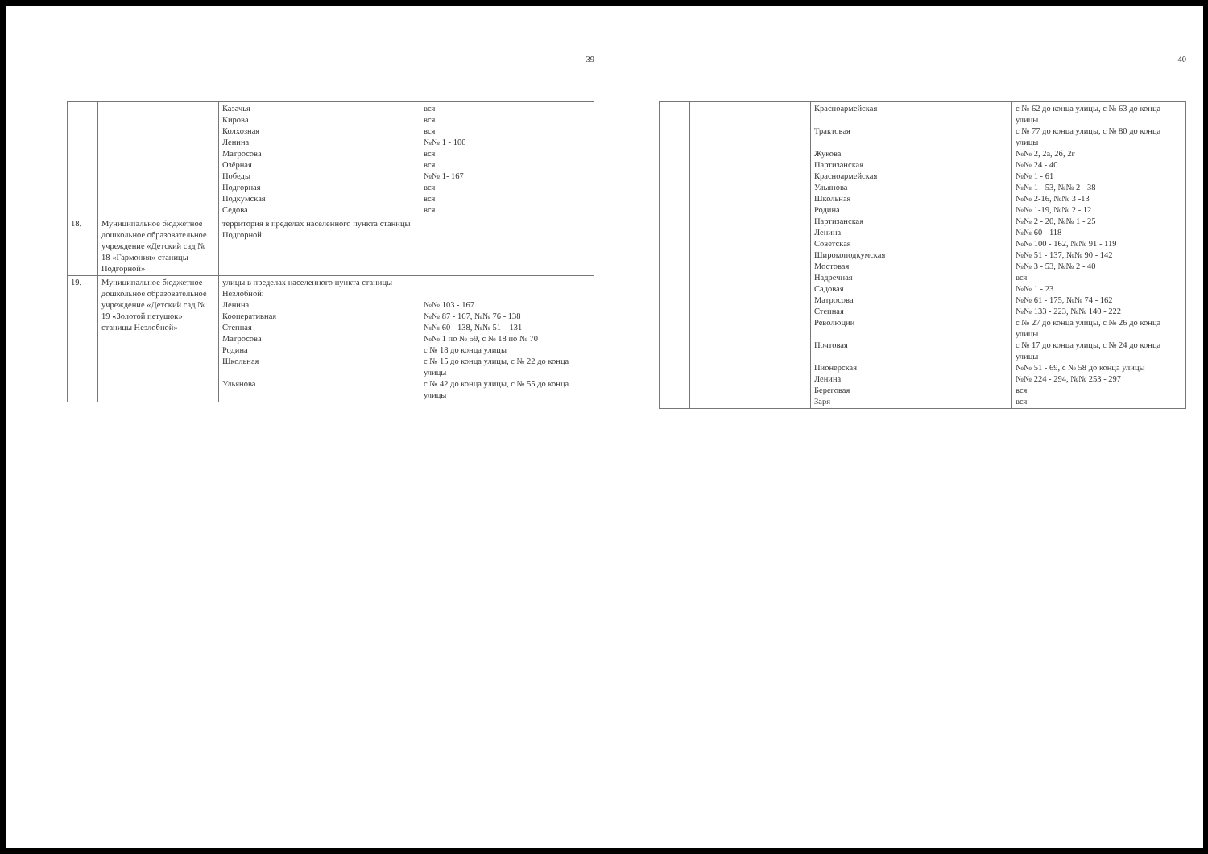39
| | | Казачья Кирова Колхозная Ленина Матросова Озёрная Победы Подгорная Подкумская Седова | вся вся вся №№ 1 - 100 вся вся №№ 1- 167 вся вся вся |
| 18. | Муниципальное бюджетное дошкольное образовательное учреждение «Детский сад № 18 «Гармония» станицы Подгорной» | территория в пределах населенного пункта станицы Подгорной | |
| 19. | Муниципальное бюджетное дошкольное образовательное учреждение «Детский сад № 19 «Золотой петушок» станицы Незлобной» | улицы в пределах населенного пункта станицы Незлобной: Ленина Кооперативная Степная Матросова Родина Школьная Ульянова | №№ 103 - 167 №№ 87 - 167, №№ 76 - 138 №№ 60 - 138, №№ 51 – 131 №№ 1 по № 59, с № 18 по № 70 с № 18 до конца улицы с № 15 до конца улицы, с № 22 до конца улицы с № 42 до конца улицы, с № 55 до конца улицы |
40
| | | Красноармейская Трактовая Жукова Партизанская Красноармейская Ульянова Школьная Родина Партизанская Ленина Советская Широкоподкумская Мостовая Надречная Садовая Матросова Степная Революции Почтовая Пионерская Ленина Береговая Заря | с № 62 до конца улицы, с № 63 до конца улицы с № 77 до конца улицы, с № 80 до конца улицы №№ 2, 2а, 2б, 2г №№ 24 - 40 №№ 1 - 61 №№ 1 - 53, №№ 2 - 38 №№ 2-16, №№ 3 -13 №№ 1-19, №№ 2 - 12 №№ 2 - 20, №№ 1 - 25 №№ 60 - 118 №№ 100 - 162, №№ 91 - 119 №№ 51 - 137, №№ 90 - 142 №№ 3 - 53, №№ 2 - 40 вся №№ 1 - 23 №№ 61 - 175, №№ 74 - 162 №№ 133 - 223, №№ 140 - 222 с № 27 до конца улицы, с № 26 до конца улицы с № 17 до конца улицы, с № 24 до конца улицы №№ 51 - 69, с № 58 до конца улицы №№ 224 - 294, №№ 253 - 297 вся вся |